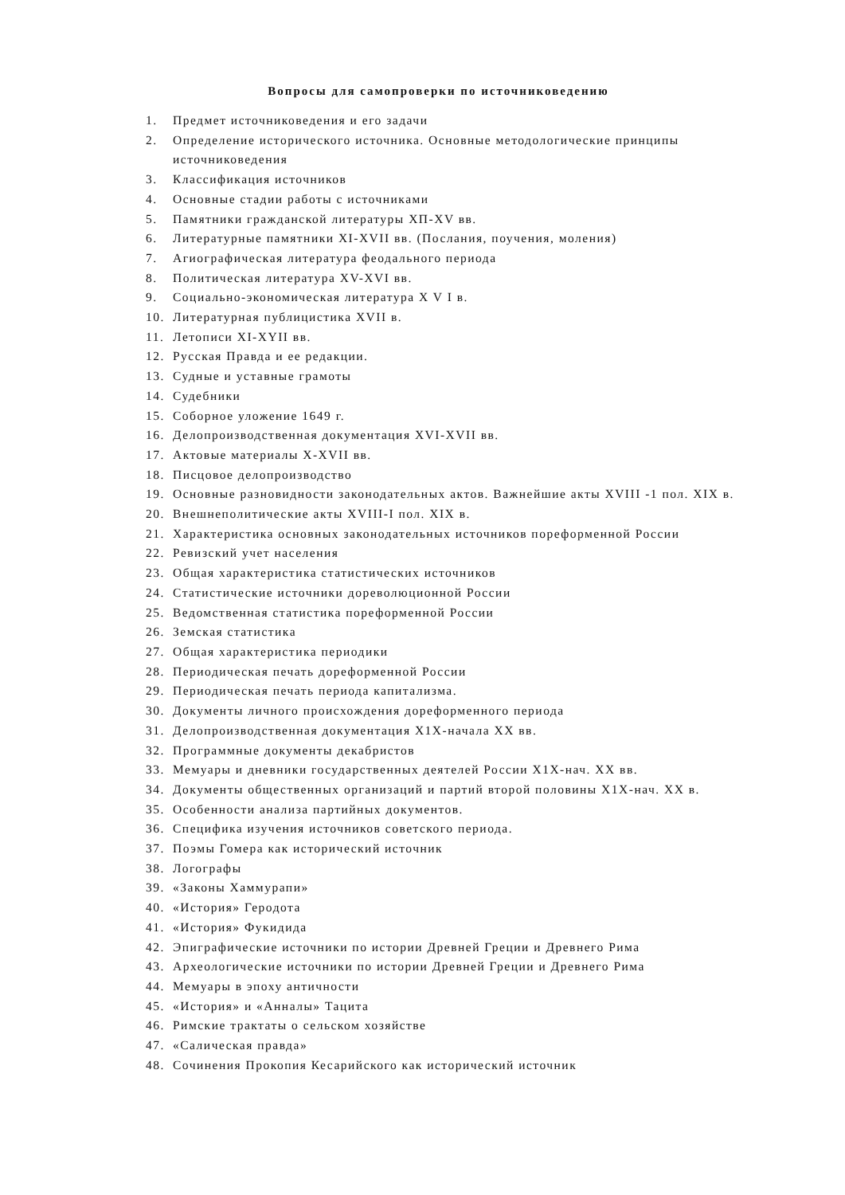Вопросы для самопроверки по источниковедению
1. Предмет источниковедения и его задачи
2. Определение исторического источника. Основные методологические принципы источниковедения
3. Классификация источников
4. Основные стадии работы с источниками
5. Памятники гражданской литературы ХП-ХV вв.
6. Литературные памятники XI-XVII вв. (Послания, поучения, моления)
7. Агиографическая литература феодального периода
8. Политическая литература XV-XVI вв.
9. Социально-экономическая литература X V I в.
10. Литературная публицистика XVII в.
11. Летописи XI-XYII вв.
12. Русская Правда и ее редакции.
13. Судные и уставные грамоты
14. Судебники
15. Соборное уложение 1649 г.
16. Делопроизводственная документация XVI-XVII вв.
17. Актовые материалы X-XVII вв.
18. Писцовое делопроизводство
19. Основные разновидности законодательных актов. Важнейшие акты XVIII -1 пол. XIX в.
20. Внешнеполитические акты XVIII-I пол. XIX в.
21. Характеристика основных законодательных источников пореформенной России
22. Ревизский учет населения
23. Общая характеристика статистических источников
24. Статистические источники дореволюционной России
25. Ведомственная статистика пореформенной России
26. Земская статистика
27. Общая характеристика периодики
28. Периодическая печать дореформенной России
29. Периодическая печать периода капитализма.
30. Документы личного происхождения дореформенного периода
31. Делопроизводственная документация Х1Х-начала XX вв.
32. Программные документы декабристов
33. Мемуары и дневники государственных деятелей России Х1Х-нач. XX вв.
34. Документы общественных организаций и партий второй половины Х1Х-нач. XX в.
35. Особенности анализа партийных документов.
36. Специфика изучения источников советского периода.
37. Поэмы Гомера как исторический источник
38. Логографы
39. «Законы Хаммурапи»
40. «История» Геродота
41. «История» Фукидида
42. Эпиграфические источники по истории Древней Греции и Древнего Рима
43. Археологические источники по истории Древней Греции и Древнего Рима
44. Мемуары в эпоху античности
45. «История» и «Анналы» Тацита
46. Римские трактаты о сельском хозяйстве
47. «Салическая правда»
48. Сочинения Прокопия Кесарийского как исторический источник